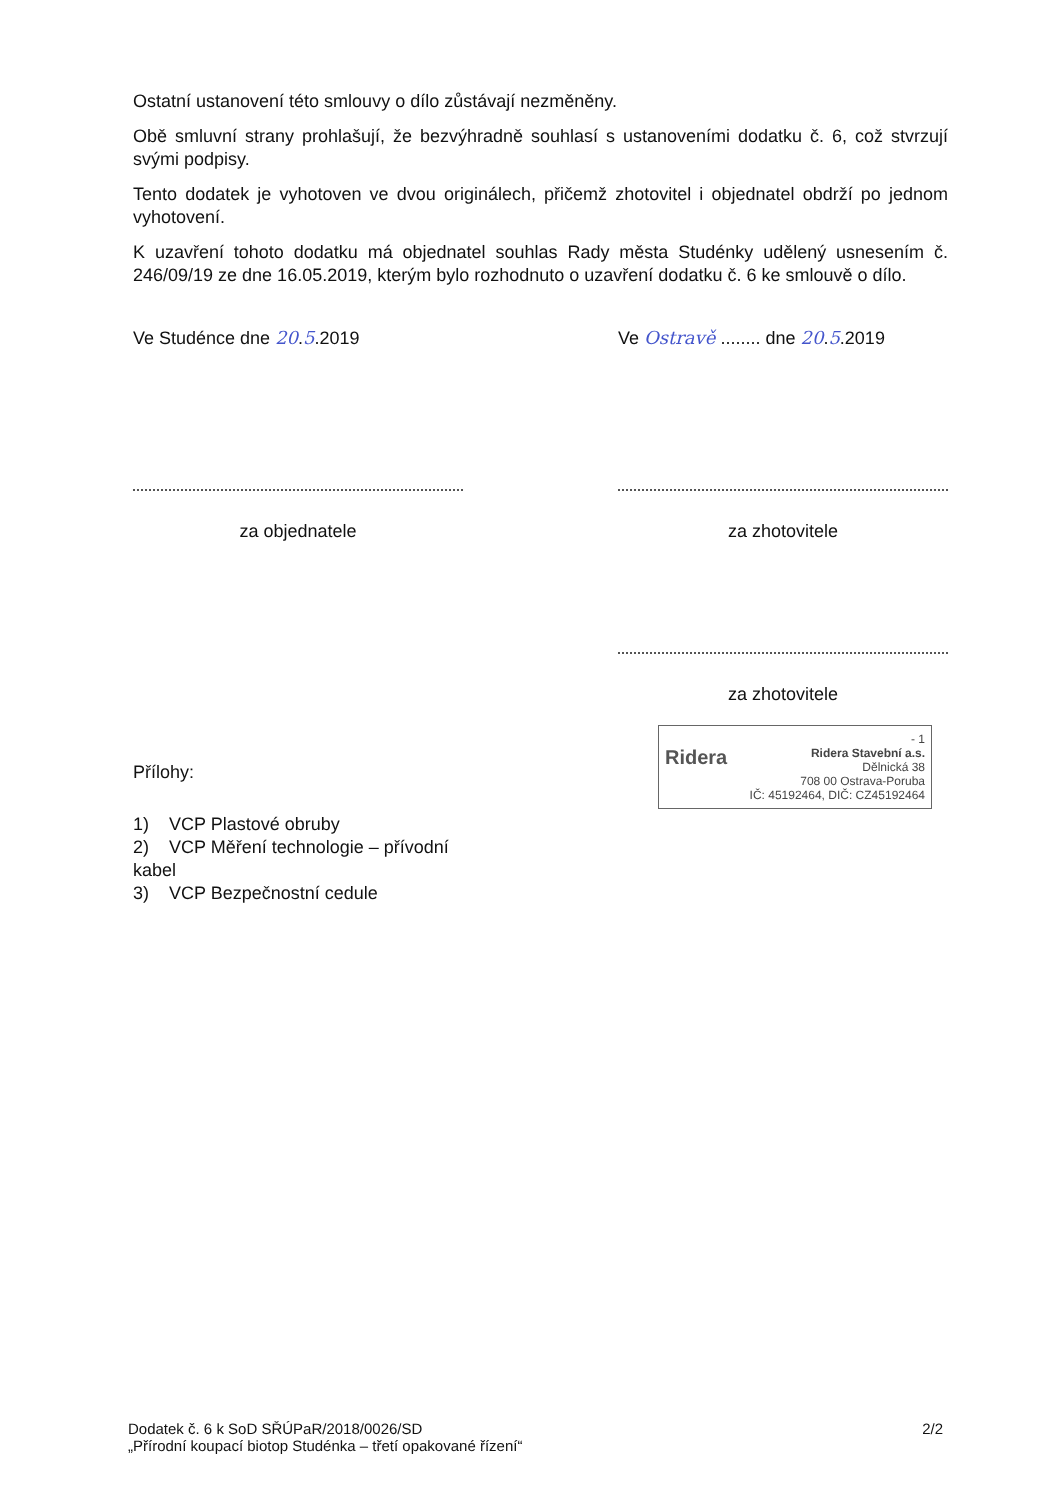Ostatní ustanovení této smlouvy o dílo zůstávají nezměněny.
Obě smluvní strany prohlašují, že bezvýhradně souhlasí s ustanoveními dodatku č. 6, což stvrzují svými podpisy.
Tento dodatek je vyhotoven ve dvou originálech, přičemž zhotovitel i objednatel obdrží po jednom vyhotovení.
K uzavření tohoto dodatku má objednatel souhlas Rady města Studénky udělený usnesením č. 246/09/19 ze dne 16.05.2019, kterým bylo rozhodnuto o uzavření dodatku č. 6 ke smlouvě o dílo.
Ve Studénce dne 20.5.2019
za objednatele
Přílohy:
1) VCP Plastové obruby
2) VCP Měření technologie – přívodní kabel
3) VCP Bezpečnostní cedule
Ve Ostravě ........ dne 20.5.2019
za zhotovitele
za zhotovitele
- 1
Ridera Ridera Stavební a.s.
Dělnická 38
708 00 Ostrava-Poruba
IČ: 45192464, DIČ: CZ45192464
Dodatek č. 6 k SoD SŘÚPaR/2018/0026/SD
„Přírodní koupací biotop Studénka – třetí opakované řízení“
2/2